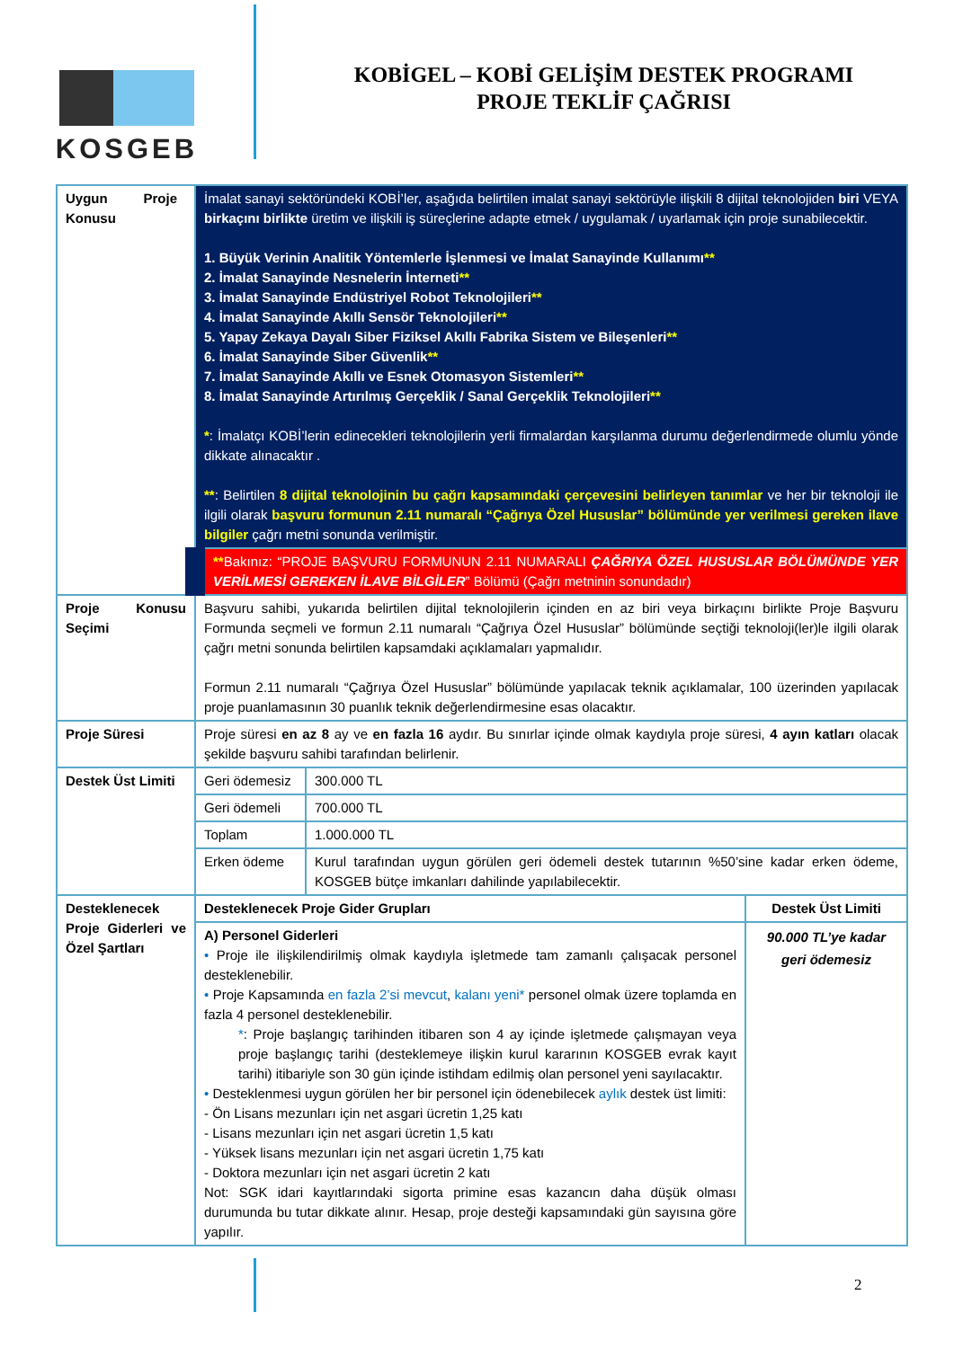KOSGEB
KOBİGEL – KOBİ GELİŞİM DESTEK PROGRAMI
PROJE TEKLİF ÇAĞRISI
| Uygun Proje Konusu | İmalat sanayi sektöründeki KOBİ’ler, aşağıda belirtilen imalat sanayi sektörüyle ilişkili 8 dijital teknolojiden biri VEYA birkaçını birlikte üretim ve ilişkili iş süreçlerine adapte etmek / uygulamak / uyarlamak için proje sunabilecektir. 1. Büyük Verinin Analitik Yöntemlerle İşlenmesi ve İmalat Sanayinde Kullanımı ** 2. İmalat Sanayinde Nesnelerin İnterneti ** 3. İmalat Sanayinde Endüstriyel Robot Teknolojileri ** 4. İmalat Sanayinde Akıllı Sensör Teknolojileri ** 5. Yapay Zekaya Dayalı Siber Fiziksel Akıllı Fabrika Sistem ve Bileşenleri ** 6. İmalat Sanayinde Siber Güvenlik ** 7. İmalat Sanayinde Akıllı ve Esnek Otomasyon Sistemleri ** 8. İmalat Sanayinde Artırılmış Gerçeklik / Sanal Gerçeklik Teknolojileri ** * : İmalatçı KOBİ’lerin edinecekleri teknolojilerin yerli firmalardan karşılanma durumu değerlendirmede olumlu yönde dikkate alınacaktır . ** : Belirtilen 8 dijital teknolojinin bu çağrı kapsamındaki çerçevesini belirleyen tanımlar ve her bir teknoloji ile ilgili olarak başvuru formunun 2.11 numaralı “Çağrıya Özel Hususlar” bölümünde yer verilmesi gereken ilave bilgiler çağrı metni sonunda verilmiştir. | | |
| | ** Bakınız: “PROJE BAŞVURU FORMUNUN 2.11 NUMARALI ÇAĞRIYA ÖZEL HUSUSLAR BÖLÜMÜNDE YER VERİLMESİ GEREKEN İLAVE BİLGİLER ” Bölümü (Çağrı metninin sonundadır) | | |
| Proje Konusu Seçimi | Başvuru sahibi, yukarıda belirtilen dijital teknolojilerin içinden en az biri veya birkaçını birlikte Proje Başvuru Formunda seçmeli ve formun 2.11 numaralı “Çağrıya Özel Hususlar” bölümünde seçtiği teknoloji(ler)le ilgili olarak çağrı metni sonunda belirtilen kapsamdaki açıklamaları yapmalıdır. Formun 2.11 numaralı “Çağrıya Özel Hususlar” bölümünde yapılacak teknik açıklamalar, 100 üzerinden yapılacak proje puanlamasının 30 puanlık teknik değerlendirmesine esas olacaktır. | | |
| Proje Süresi | Proje süresi en az 8 ay ve en fazla 16 aydır. Bu sınırlar içinde olmak kaydıyla proje süresi, 4 ayın katları olacak şekilde başvuru sahibi tarafından belirlenir. | | |
| Destek Üst Limiti | Geri ödemesiz | 300.000 TL | |
| | Geri ödemeli | 700.000 TL | |
| | Toplam | 1.000.000 TL | |
| | Erken ödeme | Kurul tarafından uygun görülen geri ödemeli destek tutarının %50’sine kadar erken ödeme, KOSGEB bütçe imkanları dahilinde yapılabilecektir. | |
| Desteklenecek Proje Giderleri ve Özel Şartları | Desteklenecek Proje Gider Grupları | | Destek Üst Limiti |
| | A) Personel Giderleri • Proje ile ilişkilendirilmiş olmak kaydıyla işletmede tam zamanlı çalışacak personel desteklenebilir. • Proje Kapsamında en fazla 2’si mevcut , kalanı yeni* personel olmak üzere toplamda en fazla 4 personel desteklenebilir. * : Proje başlangıç tarihinden itibaren son 4 ay içinde işletmede çalışmayan veya proje başlangıç tarihi (desteklemeye ilişkin kurul kararının KOSGEB evrak kayıt tarihi) itibariyle son 30 gün içinde istihdam edilmiş olan personel yeni sayılacaktır. • Desteklenmesi uygun görülen her bir personel için ödenebilecek aylık destek üst limiti: - Ön Lisans mezunları için net asgari ücretin 1,25 katı - Lisans mezunları için net asgari ücretin 1,5 katı - Yüksek lisans mezunları için net asgari ücretin 1,75 katı - Doktora mezunları için net asgari ücretin 2 katı Not: SGK idari kayıtlarındaki sigorta primine esas kazancın daha düşük olması durumunda bu tutar dikkate alınır. Hesap, proje desteği kapsamındaki gün sayısına göre yapılır. | | 90.000 TL’ye kadar geri ödemesiz |
2